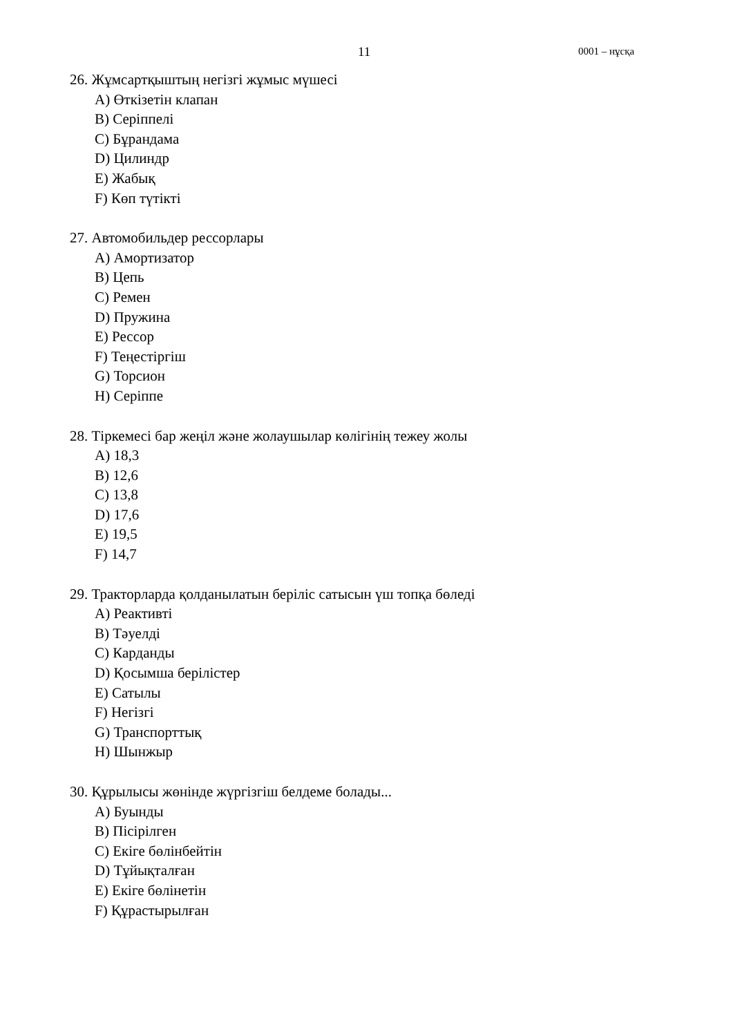11 0001 – нұсқа
26. Жұмсартқыштың негізгі жұмыс мүшесі
A) Өткізетін клапан
B) Серіппелі
C) Бұрандама
D) Цилиндр
E) Жабық
F) Көп түтікті
27. Автомобильдер рессорлары
A) Амортизатор
B) Цепь
C) Ремен
D) Пружина
E) Рессор
F) Теңестіргіш
G) Торсион
H) Серіппе
28. Тіркемесі бар жеңіл және жолаушылар көлігінің тежеу жолы
A) 18,3
B) 12,6
C) 13,8
D) 17,6
E) 19,5
F) 14,7
29. Тракторларда қолданылатын беріліс сатысын үш топқа бөледі
A) Реактивті
B) Тәуелді
C) Карданды
D) Қосымша берілістер
E) Сатылы
F) Негізгі
G) Транспорттық
H) Шынжыр
30. Құрылысы жөнінде жүргізгіш белдеме болады...
A) Буынды
B) Пісірілген
C) Екіге бөлінбейтін
D) Тұйықталған
E) Екіге бөлінетін
F) Құрастырылған